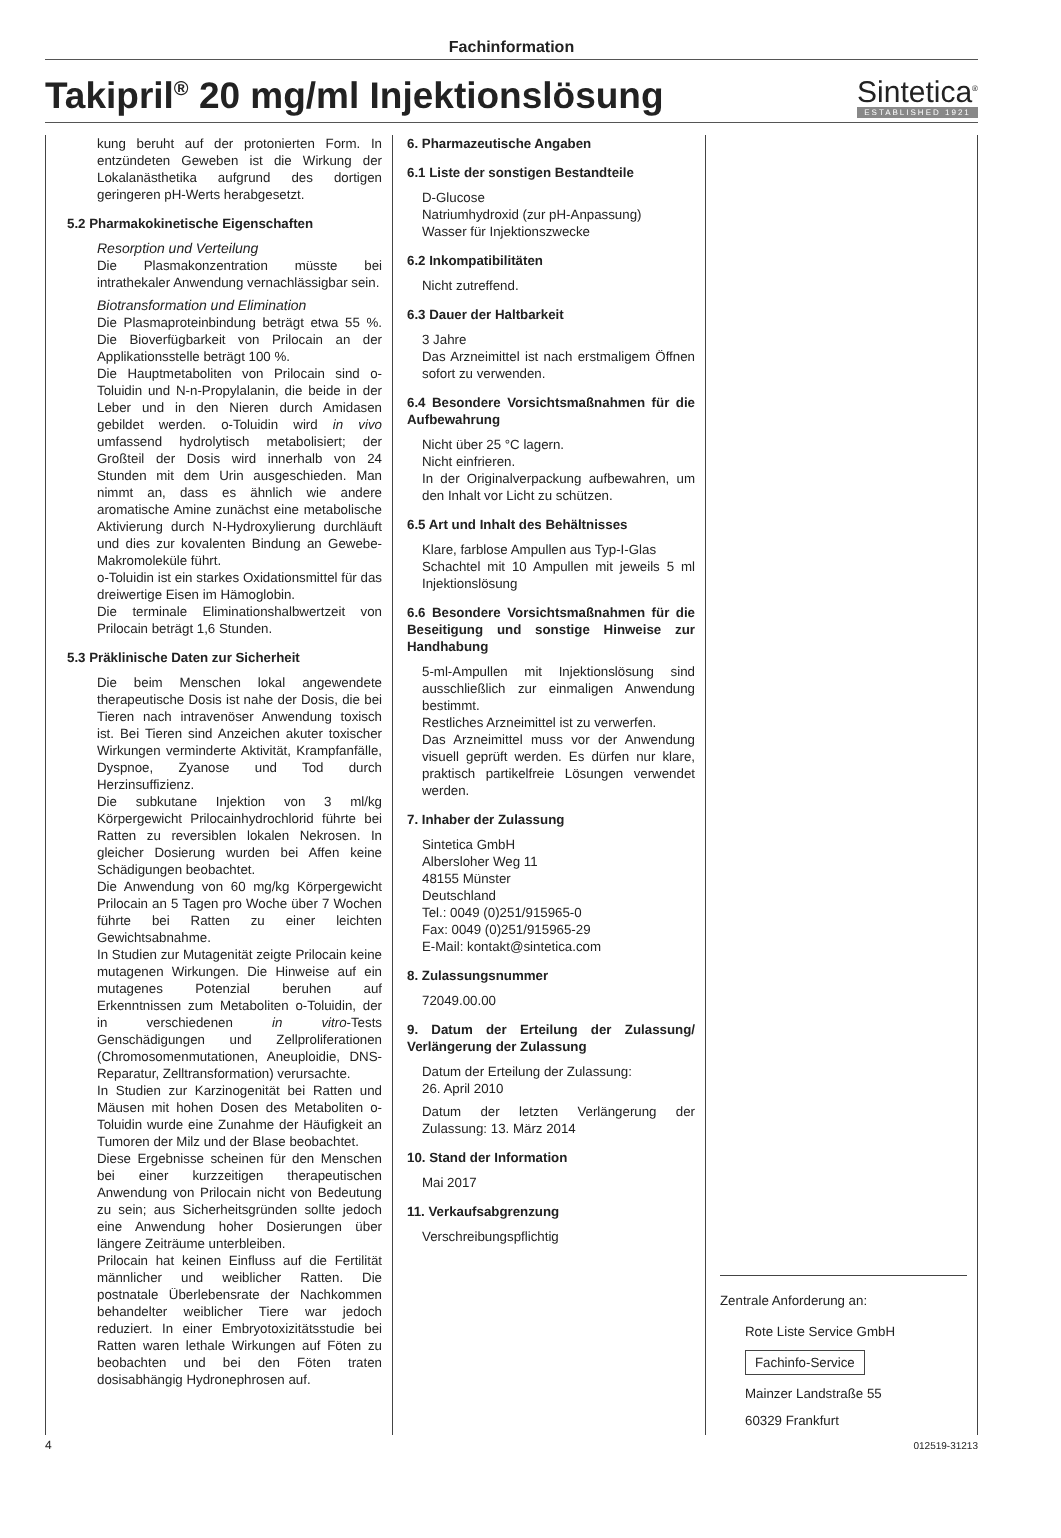Fachinformation
Takipril<sup>®</sup> 20 mg/ml Injektionslösung
Sintetica<sup>®</sup>
ESTABLISHED 1921
kung beruht auf der protonierten Form. In entzündeten Geweben ist die Wirkung der Lokalanästhetika aufgrund des dortigen geringeren pH-Werts herabgesetzt.
5.2 Pharmakokinetische Eigenschaften
Resorption und Verteilung
Die Plasmakonzentration müsste bei intrathekaler Anwendung vernachlässigbar sein.
Biotransformation und Elimination
Die Plasmaproteinbindung beträgt etwa 55 %. Die Bioverfügbarkeit von Prilocain an der Applikationsstelle beträgt 100 %.
Die Hauptmetaboliten von Prilocain sind o-Toluidin und N-n-Propylalanin, die beide in der Leber und in den Nieren durch Amidasen gebildet werden. o-Toluidin wird in vivo umfassend hydrolytisch metabolisiert; der Großteil der Dosis wird innerhalb von 24 Stunden mit dem Urin ausgeschieden. Man nimmt an, dass es ähnlich wie andere aromatische Amine zunächst eine metabolische Aktivierung durch N-Hydroxylierung durchläuft und dies zur kovalenten Bindung an Gewebe-Makromoleküle führt.
o-Toluidin ist ein starkes Oxidationsmittel für das dreiwertige Eisen im Hämoglobin.
Die terminale Eliminationshalbwertzeit von Prilocain beträgt 1,6 Stunden.
5.3 Präklinische Daten zur Sicherheit
Die beim Menschen lokal angewendete therapeutische Dosis ist nahe der Dosis, die bei Tieren nach intravenöser Anwendung toxisch ist. Bei Tieren sind Anzeichen akuter toxischer Wirkungen verminderte Aktivität, Krampfanfälle, Dyspnoe, Zyanose und Tod durch Herzinsuffizienz.
Die subkutane Injektion von 3 ml/kg Körpergewicht Prilocainhydrochlorid führte bei Ratten zu reversiblen lokalen Nekrosen. In gleicher Dosierung wurden bei Affen keine Schädigungen beobachtet.
Die Anwendung von 60 mg/kg Körpergewicht Prilocain an 5 Tagen pro Woche über 7 Wochen führte bei Ratten zu einer leichten Gewichtsabnahme.
In Studien zur Mutagenität zeigte Prilocain keine mutagenen Wirkungen. Die Hinweise auf ein mutagenes Potenzial beruhen auf Erkenntnissen zum Metaboliten o-Toluidin, der in verschiedenen in vitro-Tests Genschädigungen und Zellproliferationen (Chromosomenmutationen, Aneuploidie, DNS-Reparatur, Zelltransformation) verursachte.
In Studien zur Karzinogenität bei Ratten und Mäusen mit hohen Dosen des Metaboliten o-Toluidin wurde eine Zunahme der Häufigkeit an Tumoren der Milz und der Blase beobachtet.
Diese Ergebnisse scheinen für den Menschen bei einer kurzzeitigen therapeutischen Anwendung von Prilocain nicht von Bedeutung zu sein; aus Sicherheitsgründen sollte jedoch eine Anwendung hoher Dosierungen über längere Zeiträume unterbleiben.
Prilocain hat keinen Einfluss auf die Fertilität männlicher und weiblicher Ratten. Die postnatale Überlebensrate der Nachkommen behandelter weiblicher Tiere war jedoch reduziert. In einer Embryotoxizitätsstudie bei Ratten waren lethale Wirkungen auf Föten zu beobachten und bei den Föten traten dosisabhängig Hydronephrosen auf.
6. Pharmazeutische Angaben
6.1 Liste der sonstigen Bestandteile
D-Glucose
Natriumhydroxid (zur pH-Anpassung)
Wasser für Injektionszwecke
6.2 Inkompatibilitäten
Nicht zutreffend.
6.3 Dauer der Haltbarkeit
3 Jahre
Das Arzneimittel ist nach erstmaligem Öffnen sofort zu verwenden.
6.4 Besondere Vorsichtsmaßnahmen für die Aufbewahrung
Nicht über 25 °C lagern.
Nicht einfrieren.
In der Originalverpackung aufbewahren, um den Inhalt vor Licht zu schützen.
6.5 Art und Inhalt des Behältnisses
Klare, farblose Ampullen aus Typ-I-Glas
Schachtel mit 10 Ampullen mit jeweils 5 ml Injektionslösung
6.6 Besondere Vorsichtsmaßnahmen für die Beseitigung und sonstige Hinweise zur Handhabung
5-ml-Ampullen mit Injektionslösung sind ausschließlich zur einmaligen Anwendung bestimmt.
Restliches Arzneimittel ist zu verwerfen.
Das Arzneimittel muss vor der Anwendung visuell geprüft werden. Es dürfen nur klare, praktisch partikelfreie Lösungen verwendet werden.
7. Inhaber der Zulassung
Sintetica GmbH
Albersloher Weg 11
48155 Münster
Deutschland
Tel.: 0049 (0)251/915965-0
Fax: 0049 (0)251/915965-29
E-Mail: kontakt@sintetica.com
8. Zulassungsnummer
72049.00.00
9. Datum der Erteilung der Zulassung/ Verlängerung der Zulassung
Datum der Erteilung der Zulassung:
26. April 2010
Datum der letzten Verlängerung der Zulassung: 13. März 2014
10. Stand der Information
Mai 2017
11. Verkaufsabgrenzung
Verschreibungspflichtig
Zentrale Anforderung an:
Rote Liste Service GmbH
Fachinfo-Service
Mainzer Landstraße 55
60329 Frankfurt
4 012519-31213